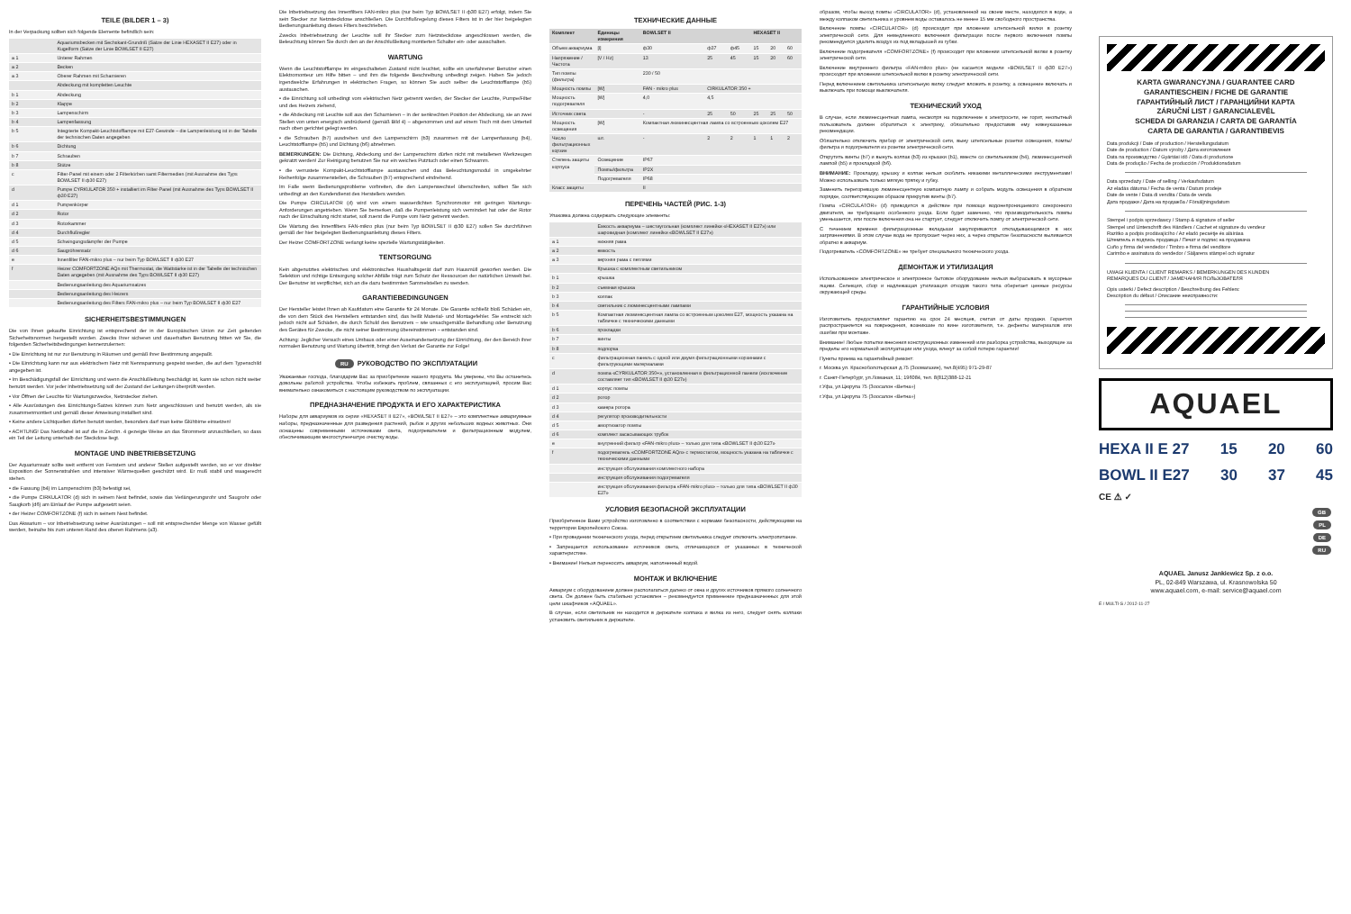TEILE (BILDER 1 – 3)
In der Verpackung sollten sich folgende Elemente befindlich sein:
| | Aquariumsbecken mit Sechskant-Grundriß (Sätze der Linie HEXASET II E27) oder in Kugelform (Sätze der Linie BOWLSET II E27) |
| a 1 | Unterer Rahmen |
| a 2 | Becken |
| a 3 | Oberer Rahmen mit Scharnieren |
| | Abdeckung mit kompletten Leuchte |
| b 1 | Abdeckung |
| b 2 | Klappe |
| b 3 | Lampenschirm |
| b 4 | Lampenfassung |
| b 5 | Integrierte Kompakt-Leuchtstofflampe mit E27-Gewinde – die Lampenleistung ist in der Tabelle der technischen Daten angegeben |
| b 6 | Dichtung |
| b 7 | Schrauben |
| b 8 | Stütze |
| c | Filter-Panel mit einem oder 2 Filterkörben samt Filtermedien (mit Ausnahme des Typs BOWLSET II ф30 E27) |
| d | Pumpe CYRKULATOR 350 + installiert im Filter-Panel (mit Ausnahme des Typs BOWLSET II ф30 E27) |
| d 1 | Pumpenkörper |
| d 2 | Rotor |
| d 3 | Rotorkammer |
| d 4 | Durchflußregler |
| d 5 | Schwingungsdämpfer der Pumpe |
| d 6 | Saugröhrensatz |
| e | Innenfilter FAN-mikro plus – nur beim Typ BOWLSET II ф30 E27 |
| f | Heizer COMFORTZONE AQn mit Thermostat, die Wattstärke ist in der Tabelle der technischen Daten angegeben (mit Ausnahme des Typs BOWLSET II ф30 E27) |
| | Bedienungsanleitung des Aquariumsatzes |
| | Bedienungsanleitung des Heizers |
| | Bedienungsanleitung des Filters FAN-mikro plus – nur beim Typ BOWLSET II ф30 E27 |
SICHERHEITSBESTIMMUNGEN
Die von Ihnen gekaufte Einrichtung ist entsprechend der in der Europäischen Union zur Zeit geltenden Sicherheitsnormen hergestellt worden. Zwecks Ihrer sicheren und dauerhaften Benutzung bitten wir Sie, die folgenden Sicherheitsbedingungen kennenzulernen:
• Die Einrichtung ist nur zur Benutzung in Räumen und gemäß ihrer Bestimmung angepaßt.
• Die Einrichtung kann nur aus elektrischem Netz mit Nennspannung gespeist werden, die auf dem Typenschild angegeben ist.
• Im Beschädigungsfall der Einrichtung und wenn die Anschlußleitung beschädigt ist, kann sie schon nicht weiter benutzt werden. Vor jeder Inbetriebsetzung soll der Zustand der Leitungen überprüft werden.
• Vor Öffnen der Leuchte für Wartungszwecke, Netzstecker ziehen.
• Alle Ausrüstungen des Einrichtungs-Satzes können zum Netz angeschlossen und benutzt werden, als sie zusammenmontiert und gemäß dieser Anweisung installiert sind.
• Keine andere Lichtquellen dürfen benutzt werden, besonders darf man keine Glühbirne einsetzen!
• ACHTUNG! Das Netzkabel ist auf die in Zeichn. 4 gezeigte Weise an das Strommetz anzuschließen, so dass ein Teil der Leitung unterhalb der Steckdose liegt.
MONTAGE UND INBETRIEBSETZUNG
Der Aquariumsatz sollte weit entfernt von Fenstern und anderer Stellen aufgestellt werden, wo er vor direkter Exposition der Sonnenstrahlen und intensiver Wärmequellen geschützt wird. Er muß stabil und waagerecht stehen.
• die Fassung (b4) im Lampenschirm (b3) befestigt sei,
• die Pumpe CIRKULATOR (d) sich in seinem Nest befindet, sowie das Verlängerungsrohr und Saugrohr oder Saugkorb (d6) am Einlauf der Pumpe aufgesetzt seien.
• der Heizer COMFORTZONE (f) sich in seinem Nest befindet.
Das Akwarium – vor Inbetriebsetzung seiner Ausrüstungen – soll mit entsprechender Menge von Wasser gefüllt werden, beinahe bis zum unteren Rand des oberen Rahmens (a3).
Die Inbetriebsetzung des Innenfilters FAN-mikro plus (nur beim Typ BOWLSET II ф30 E27) erfolgt, indem Sie sein Stecker zur Netzsteckdose anschließen. Die Durchflußregelung dieses Filters ist in der hier beigelegten Bedienungsanleitung dieses Filters beschrieben.
Zwecks Inbetriebsetzung der Leuchte soll ihr Stecker zum Netzsteckdose angeschlossen werden, die Beleuchtung können Sie durch den an der Anschlußleitung montierten Schalter ein- oder ausschalten.
WARTUNG
Wenn die Leuchtstofflampe im eingeschalteten Zustand nicht leuchtet, sollte ein unerfahrener Benutzer einen Elektromonteur um Hilfe bitten – und ihm die folgende Beschreibung unbedingt zeigen. Haben Sie jedoch irgendwelche Erfahrungen in elektrischen Fragen, so können Sie auch selber die Leuchtstofflampe (b5) austauschen.
• die Einrichtung soll unbedingt vom elektrischen Netz getrennt werden, der Stecker der Leuchte, Pumpe/Filter und des Heizers ziehend,
• die Abdeckung mit Leuchte soll aus den Scharnieren – in der senkrechten Position der Abdeckung, sie an zwei Stellen von unten energisch andrückend (gemäß Bild 4) – abgenommen und auf einem Tisch mit dem Unterteil nach oben gerichtet gelegt werden.
• die Schrauben (b7) ausdrehen und den Lampenschirm (b3) zusammen mit der Lampenfassung (b4), Leuchtstofflampe (b5) und Dichtung (b6) abnehmen.
BEMERKUNGEN: Die Dichtung, Abdeckung und der Lampenschirm dürfen nicht mit metallenen Werkzeugen gekratzt werden! Zur Reinigung benutzen Sie nur ein weiches Putztuch oder einen Schwamm.
• die verrustete Kompakt-Leuchtstofflampe austauschen und das Beleuchtungsmodul in umgekehrter Reihenfolge zusammenstellen, die Schrauben (b7) entsprechend eindrehend.
Im Falle wenn Bedienungsprobleme vorbreiten, die den Lampenwechsel überschreiten, sollten Sie sich unbedingt an den Kundendienst des Herstellers wenden.
Die Pumpe CIRCULATOR (d) wird von einem wasserdichten Synchronmotor mit geringen Wartungs-Anforderungen angetrieben. Wenn Sie bemerken, daß die Pumpenleistung sich vermindert hat oder der Rotor nach der Einschaltung nicht startet, soll zuerst die Pumpe vom Netz getrennt werden.
Die Wartung des Innenfilters FAN-mikro plus (nur beim Typ BOWLSET II ф30 E27) sollen Sie durchführen gemäß der hier beigelegten Bedienungsanleitung dieses Filters.
Der Heizer COMFORTZONE verlangt keine spezielle Wartungstätigkeiten.
TENTSORGUNG
Kein abgenutztes elektrisches und elektronisches Haushaltsgerät darf zum Hausmüll geworfen werden. Die Selektion und richtige Entsorgung solcher Abfälle trägt zum Schutz der Ressourcen der natürlichen Umwelt bei. Der Benutzer ist verpflichtet, sich an die dazu bestimmten Sammelstellen zu wenden.
GARANTIEBEDINGUNGEN
Der Hersteller leistet Ihnen ab Kaufdatum eine Garantie für 24 Monate. Die Garantie schließt bloß Schäden ein, die von dem Stück des Herstellers entstanden sind, das heißt Material- und Montagefehler. Sie erstreckt sich jedoch nicht auf Schäden, die durch Schuld des Benutzers – wie unsachgemäße Behandlung oder Benutzung des Gerätes für Zwecke, die nicht seiner Bestimmung übereinstimmen – entstanden sind.
Achtung: Jeglicher Versuch eines Umbaus oder einer Auseinandersetzung der Einrichtung, der den Bereich ihrer normalen Benutzung und Wartung übertritt, bringt den Verlust der Garantie zur Folge!
RU РУКОВОДСТВО ПО ЭКСПЛУАТАЦИИ
Уважаемые господа, благодарим Вас за приобретение нашего продукта. Мы уверены, что Вы останетесь довольны работой устройства. Чтобы избежать проблем, связанных с его эксплуатацией, просим Вас внимательно ознакомиться с настоящим руководством по эксплуатации.
ПРЕДНАЗНАЧЕНИЕ ПРОДУКТА И ЕГО ХАРАКТЕРИСТИКА
Наборы для аквариумов из серии «HEXASET II E27», «BOWLSET II E27» – это комплектные аквариумные наборы, предназначенные для разведения растений, рыбок и других небольших водных животных. Они оснащены современными источниками света, подогревателем и фильтрационным модулем, обеспечивающим многоступенчатую очистку воды.
ТЕХНИЧЕСКИЕ ДАННЫЕ
| Комплект | Единицы измерения | BOWLSET II | | | HEXASET II | | |
| --- | --- | --- | --- | --- | --- | --- | --- |
| Объем аквариума | [l] | ф30 | ф37 | ф45 | 15 | 20 | 60 |
| Напряжение / Частота | [V / Hz] | 13 | 25 | 45 | 15 | 20 | 60 |
| Тип помпы (фильтра) | | 230 / 50 | | | | | |
| Мощность помпы | [W] | FAN - mikro plus | CIRKULATOR 350 + | | | | |
| Мощность подогревателя | [W] | 4,0 | 4,5 | | | | |
| Источник света | | - | 25 | 50 | 25 | 25 | 50 |
| Мощность освещения | [W] | Компактная люминесцентная лампа со встроенным цоколем E27 | | | | | |
| Число фильтрационных корзин | шт. | - | 2 | 2 | 1 | 1 | 2 |
| Степень защиты корпуса | Освещение | IP67 | | | | | |
| | Помпы/фильтра | IP2X | | | | | |
| | Подогревателя | IP68 | | | | | |
| Класс защиты | | II | | | | | |
ПЕРЕЧЕНЬ ЧАСТЕЙ (РИС. 1-3)
Упаковка должна содержать следующие элементы:
| | Емкость аквариума – шестиугольная (комплект линейки «HEXASET II E27») или шаровидная (комплект линейки «BOWLSET II E27») |
| a 1 | нижняя рама |
| a 2 | емкость |
| a 3 | верхняя рама с петлями |
| | Крышка с комплектным светильником |
| b 1 | крышка |
| b 2 | съемная крышка |
| b 3 | колпак |
| b 4 | светильник с люминесцентными лампами |
| b 5 | Компактная люминесцентная лампа со встроенным цоколем E27, мощность указана на табличке с техническими данными |
| b 6 | прокладки |
| b 7 | винты |
| b 8 | подпорка |
| c | фильтрационная панель с одной или двумя фильтрационными корзинами с фильтрующими материалами |
| d | помпа «CYRKULATOR 350+», установленная в фильтрационной панели (исключение составляет тип «BOWLSET II ф30 E27») |
| d 1 | корпус помпы |
| d 2 | ротор |
| d 3 | камера ротора |
| d 4 | регулятор производительности |
| d 5 | амортизатор помпы |
| d 6 | комплект засасывающих трубок |
| e | внутренний фильтр «FAN-mikro plus» – только для типа «BOWLSET II ф30 E27» |
| f | подогреватель «COMFORTZONE AQn» с термостатом, мощность указана на табличке с техническими данными |
| | инструкция обслуживания комплектного набора |
| | инструкция обслуживания подогревателя |
| | инструкция обслуживания фильтра «FAN-mikro plus» – только для типа «BOWLSET II ф30 E27» |
УСЛОВИЯ БЕЗОПАСНОЙ ЭКСПЛУАТАЦИИ
Приобретенное Вами устройство изготовлено в соответствии с нормами безопасности, действующими на территории Европейского Союза.
• При проведении технического ухода, перед открытием светильника следует отключить электропитание.
• Запрещается использование источников света, отличающихся от указанных в технической характеристике.
• Внимание! Нельзя переносить аквариум, наполненный водой.
МОНТАЖ И ВКЛЮЧЕНИЕ
Аквариум с оборудованием должен располагаться далеко от окна и других источников прямого солнечного света. Он должен быть стабильно установлен – рекомендуется применение предназначенных для этой цели шкафчиков «AQUAEL».
В случае, если светильник не находится в держателе колпака и вилка из него, следует снять колпаки установить светильник в держателе.
образом, чтобы выход помпы «CIRCULATOR» (d), установленной на своем месте, находился в воде, а между колпаком светильника и уровнем воды оставалось не менее 15 мм свободного пространства.
Включение помпы «CIRCULATOR» (d) происходит при вложении штепсельной вилки в розетку электрической сети. Для немедленного включения фильтрации после первого включения помпы рекомендуется удалить воздух из под вкладышей из губки.
Включение подогревателя «COMFORTZONE» (f) происходит при вложении штепсельной вилки в розетку электрической сети.
Включение внутреннего фильтра «FAN-mikro plus» (не касается модели «BOWLSET II ф30 E27») происходит при вложении штепсельной вилки в розетку электрической сети.
Перед включением светильника штепсельную вилку следует вложить в розетку, а освещение включать и выключать при помощи выключателя.
ТЕХНИЧЕСКИЙ УХОД
В случае, если люминесцентная лампа, несмотря на подключение к электросети, не горит, неопытный пользователь должен обратиться к электрику, обязательно предоставив ему нижеуказанные рекомендации.
Обязательно отключить прибор от электрической сети, выну штепсельные розетки освещения, помпы/фильтра и подогревателя из розетки электрической сети.
Открутить винты (b7) и вынуть колпак (b3) из крышки (b1), вместе со светильником (b4), люминесцентной лампой (b5) и прокладкой (b6).
ВНИМАНИЕ: Прокладку, крышку и колпак нельзя скоблить никакими металлическими инструментами! Можно использовать только мягкую тряпку и губку.
Заменить перегоревшую люминесцентную компактную лампу и собрать модуль освещения в обратном порядке, соответствующим образом прикрутив винты (b7).
Помпа «CIRCULATOR» (d) приводится в действие при помощи водонепроницаемого синхронного двигателя, не требующего особенного ухода. Если будет замечено, что производительность помпы уменьшается, или после включения она не стартует, следует отключить помпу от электрической сети.
С течением времени фильтрационные вкладыши закупориваются откладывающимися в них загрязнениями. В этом случае вода не пропускает через них, а через открытое безопасности выливается обратно в аквариум.
Подогреватель «COMFORTZONE» не требует специального технического ухода.
ДЕМОНТАЖ И УТИЛИЗАЦИЯ
Использованное электрическое и электронное бытовое оборудование нельзя выбрасывать в мусорные ящики. Селекция, сбор и надлежащая утилизация отходов такого типа оберегает ценные ресурсы окружающей среды.
ГАРАНТИЙНЫЕ УСЛОВИЯ
Изготовитель предоставляет гарантию на срок 24 месяцев, считая от даты продажи. Гарантия распространяется на повреждения, возникшие по вине изготовителя, т.е. дефекты материалов или ошибки при монтаже.
Внимание! Любые попытки внесения конструкционных изменений или разборка устройства, выходящие за пределы его нормальной эксплуатации или ухода, влекут за собой потерю гарантии!
Пункты приема на гарантийный ремонт:
г. Москва ул. Красноболотырская д.75 (Зоомагазин), тел.8(495) 971-29-87
г. Санкт-Петербург, ул.Ломаная, 11; 196084, тел. 8(812)388-12-21
г.Уфа, ул.Цюрупа 75 (Зоосалон «Ветна»)
г.Уфа, ул.Цюрупа 75 (Зоосалон «Ветна»)
KARTA GWARANCYJNA / GUARANTEE CARD
GARANTIESCHEIN / FICHE DE GARANTIE
ГАРАНТИЙНЫЙ ЛИСТ / ГАРАНЦИЙНИ КАРТА
ZÁRUČNÍ LIST / GARANCIALEVÉL
SCHEDA DI GARANZIA / CARTA DE GARANTÍA
CARTA DE GARANTIA / GARANTIBEVIS
Data produkcji / Date of production / Herstellungsdatum
Date de production / Datum výroby / Дата изготовления
Data na производство / Gyártási idő / Data di produzione
Data de produção / Fecha de producción / Produktionsdatum
Data sprzedaży / Date of selling / Verkaufsdatum
Az eladás dátuma / Fecha de venta / Datum prodeje
Date de vente / Data di vendita / Data de venda
Дата продажи / Дата на продажба / Försäljningsdatum
Stempel i podpis sprzedawcy / Stamp & signature of seller
Stempel und Unterschrift des Händlers / Cachet et signature du vendeur
Razítko a podpis prodávajícího / Az eladó pecsétje és aláírása
Штемпель и подпись продавца / Печат и подпис на продавача
Cuño y firma del vendedor / Timbro e firma del venditore
Carimbo e assinatura do vendedor / Säljarens stämpel och signatur
UWAGI KLIENTA / CLIENT REMARKS / BEMERKUNGEN DES KUNDEN
REMARQUES DU CLIENT / ЗАМЕЧАНИЯ ПОЛЬЗОВАТЕЛЯ
Opis usterki / Defect description / Beschreibung des Fehlers:
Description du défaut / Описание неисправности:
AQUAEL
HEXA II E 27 15 20 60
BOWL II E27 30 37 45
CE ⚠ ✓
GB
PL
DE
RU
AQUAEL Janusz Jankiewicz Sp. z o.o.
PL, 02-849 Warszawa, ul. Krasnowolska 50
www.aquael.com, e-mail: service@aquael.com
E / MULTI-S / 2012-11-27